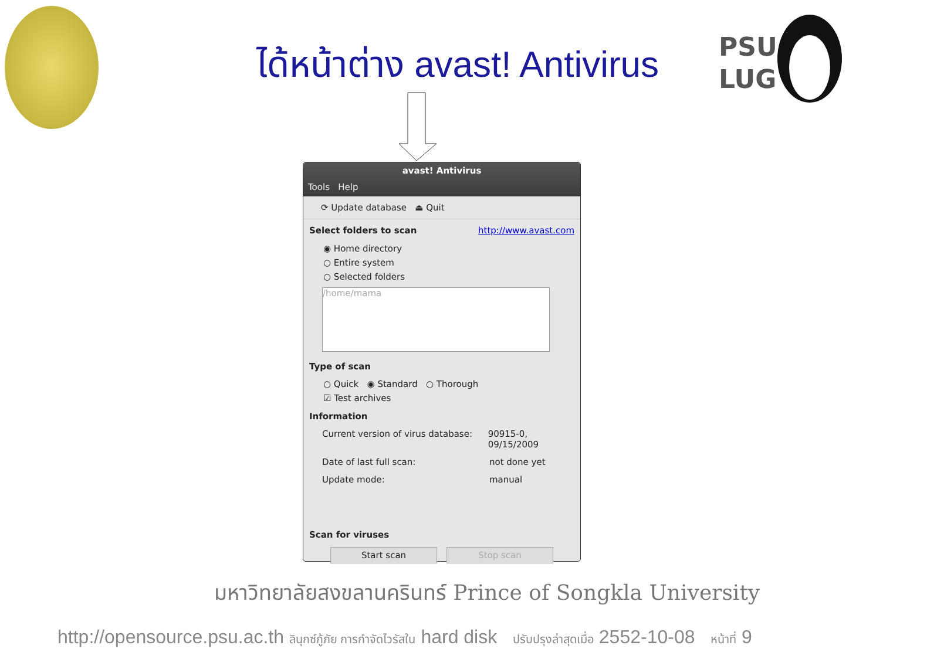PSU
LUG
ได้หน้าต่าง avast! Antivirus
avast! Antivirus
Tools Help
⟳ Update database ⏏ Quit
Select folders to scan http://www.avast.com
◉ Home directory
○ Entire system
○ Selected folders
/home/mama
Type of scan
○ Quick ◉ Standard ○ Thorough
☑ Test archives
Information
Current version of virus database: 90915-0, 09/15/2009
Date of last full scan: not done yet
Update mode: manual
Scan for viruses
Start scan Stop scan
มหาวิทยาลัยสงขลานครินทร์ Prince of Songkla University
http://opensource.psu.ac.th ลินุกซ์กู้ภัย การกำจัดไวรัสใน hard disk ปรับปรุงล่าสุดเมื่อ 2552-10-08 หน้าที่ 9